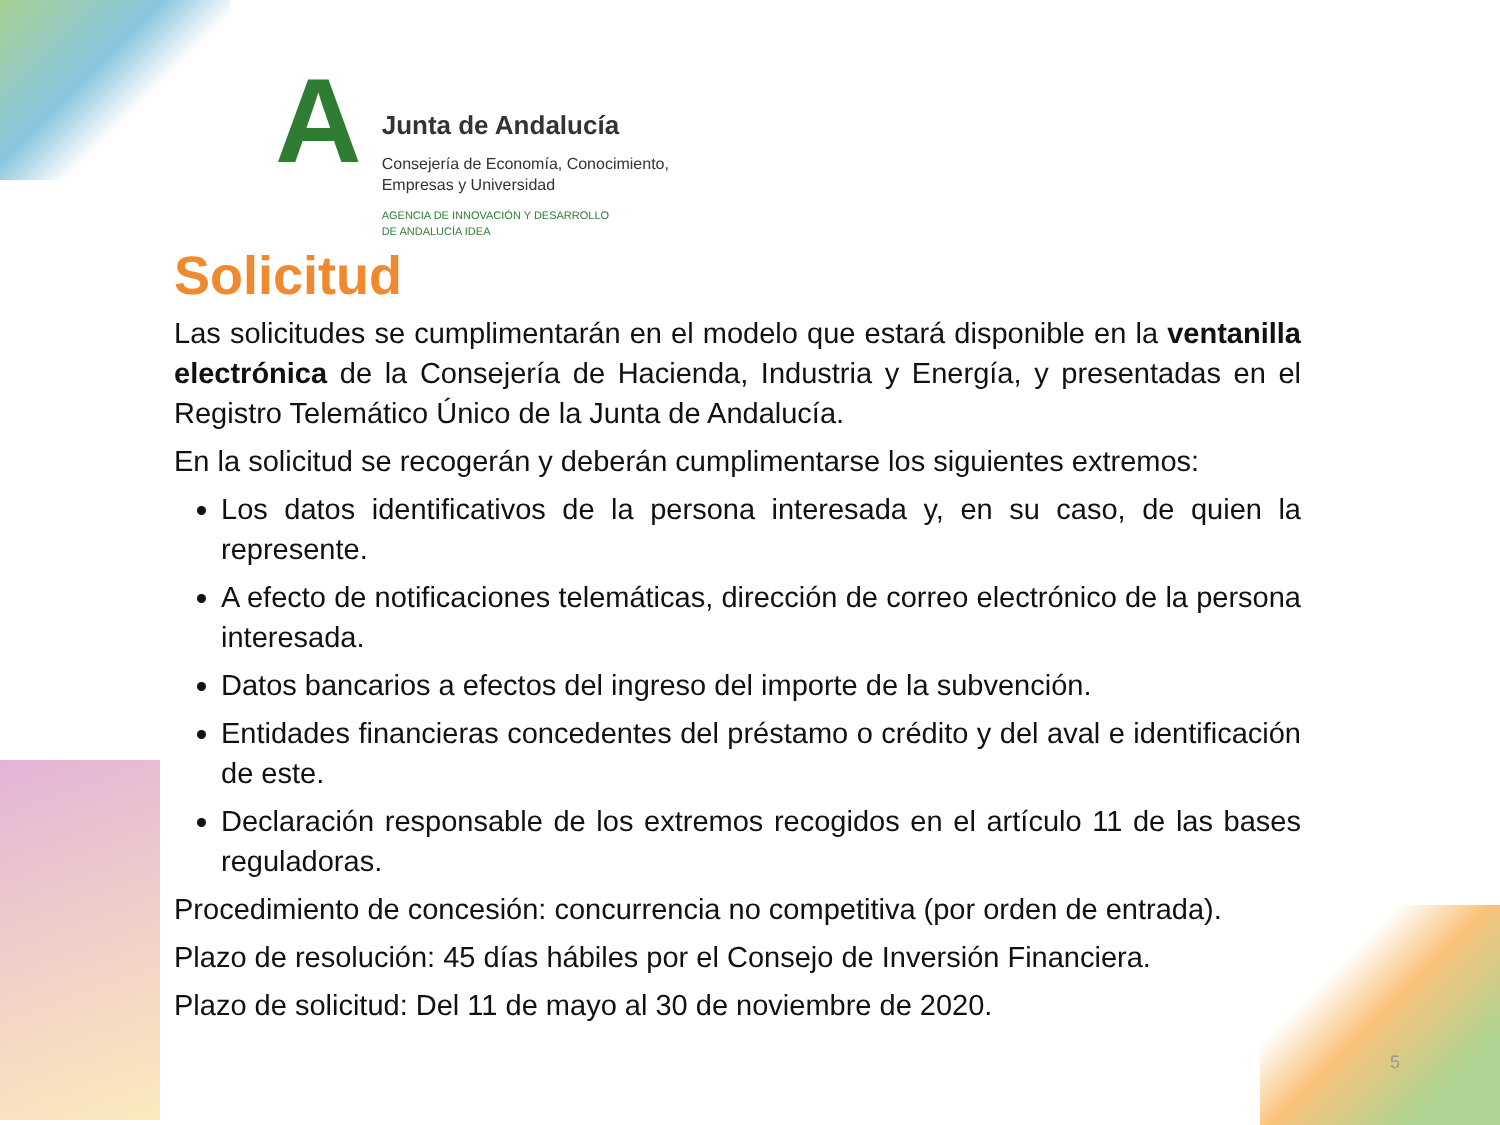A
Junta de Andalucía
Consejería de Economía, Conocimiento,
Empresas y Universidad
AGENCIA DE INNOVACIÓN Y DESARROLLO
DE ANDALUCÍA IDEA
Solicitud
Las solicitudes se cumplimentarán en el modelo que estará disponible en la ventanilla electrónica de la Consejería de Hacienda, Industria y Energía, y presentadas en el Registro Telemático Único de la Junta de Andalucía.
En la solicitud se recogerán y deberán cumplimentarse los siguientes extremos:
Los datos identificativos de la persona interesada y, en su caso, de quien la represente.
A efecto de notificaciones telemáticas, dirección de correo electrónico de la persona interesada.
Datos bancarios a efectos del ingreso del importe de la subvención.
Entidades financieras concedentes del préstamo o crédito y del aval e identificación de este.
Declaración responsable de los extremos recogidos en el artículo 11 de las bases reguladoras.
Procedimiento de concesión: concurrencia no competitiva (por orden de entrada).
Plazo de resolución: 45 días hábiles por el Consejo de Inversión Financiera.
Plazo de solicitud: Del 11 de mayo al 30 de noviembre de 2020.
5